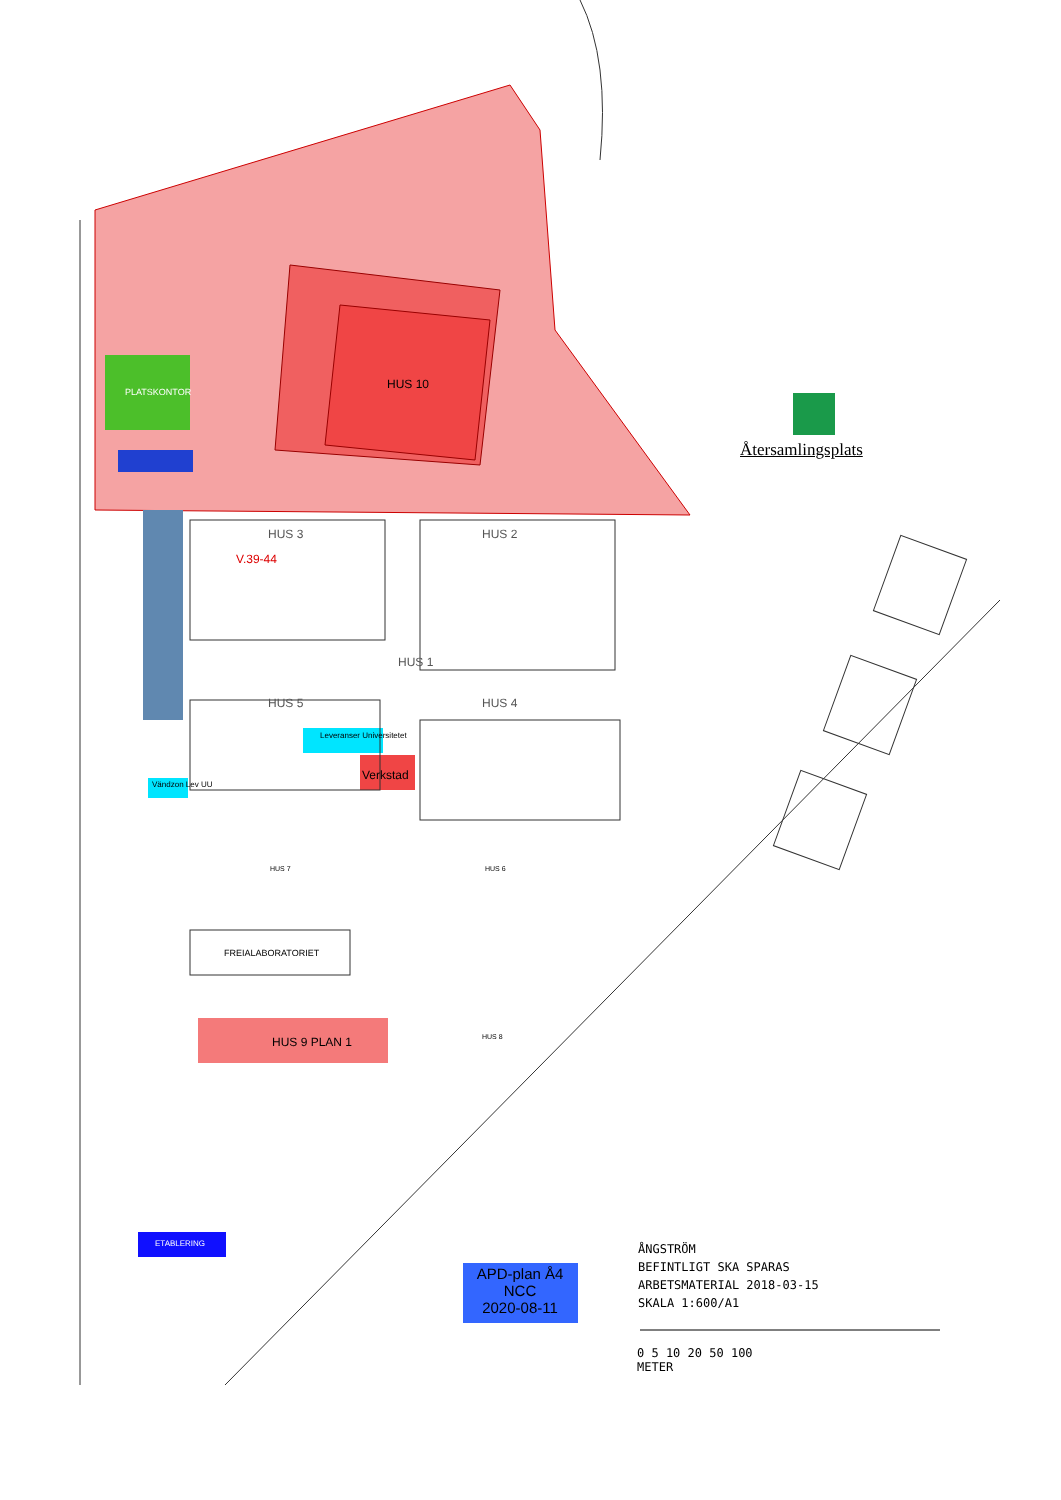HUS 10
PLATSKONTOR
HUS 3 HUS 2
V.39-44
HUS 1
HUS 5 HUS 4
Leveranser Universitetet
Verkstad
Vändzon Lev UU
HUS 7 HUS 6
FREIALABORATORIET
HUS 8
HUS 9 PLAN 1
ETABLERING
APD-plan Å4
NCC
2020-08-11
Återsamlingsplats
ÅNGSTRÖM
BEFINTLIGT SKA SPARAS
ARBETSMATERIAL 2018-03-15
SKALA 1:600/A1
0 5 10 20 50 100
METER